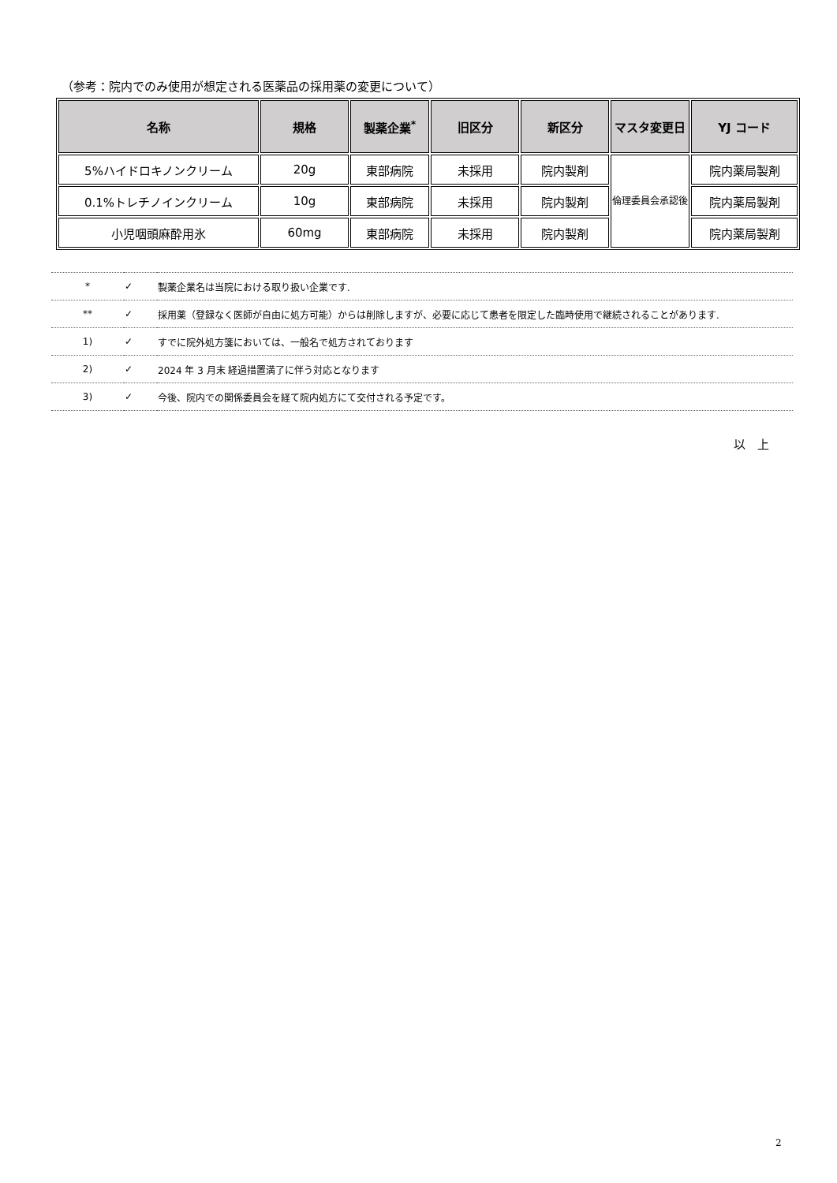（参考：院内でのみ使用が想定される医薬品の採用薬の変更について）
| 名称 | 規格 | 製薬企業<sup>*</sup> | 旧区分 | 新区分 | マスタ変更日 | YJ コード |
| --- | --- | --- | --- | --- | --- | --- |
| 5%ハイドロキノンクリーム | 20g | 東部病院 | 未採用 | 院内製剤 | 倫理委員会承認後 | 院内薬局製剤 |
| 0.1%トレチノインクリーム | 10g | 東部病院 | 未採用 | 院内製剤 | | 院内薬局製剤 |
| 小児咽頭麻酔用氷 | 60mg | 東部病院 | 未採用 | 院内製剤 | | 院内薬局製剤 |
| * | ✓ | 製薬企業名は当院における取り扱い企業です. |
| ** | ✓ | 採用薬（登録なく医師が自由に処方可能）からは削除しますが、必要に応じて患者を限定した臨時使用で継続されることがあります. |
| 1) | ✓ | すでに院外処方箋においては、一般名で処方されております |
| 2) | ✓ | 2024 年 3 月末 経過措置満了に伴う対応となります |
| 3) | ✓ | 今後、院内での関係委員会を経て院内処方にて交付される予定です。 |
以　上
2